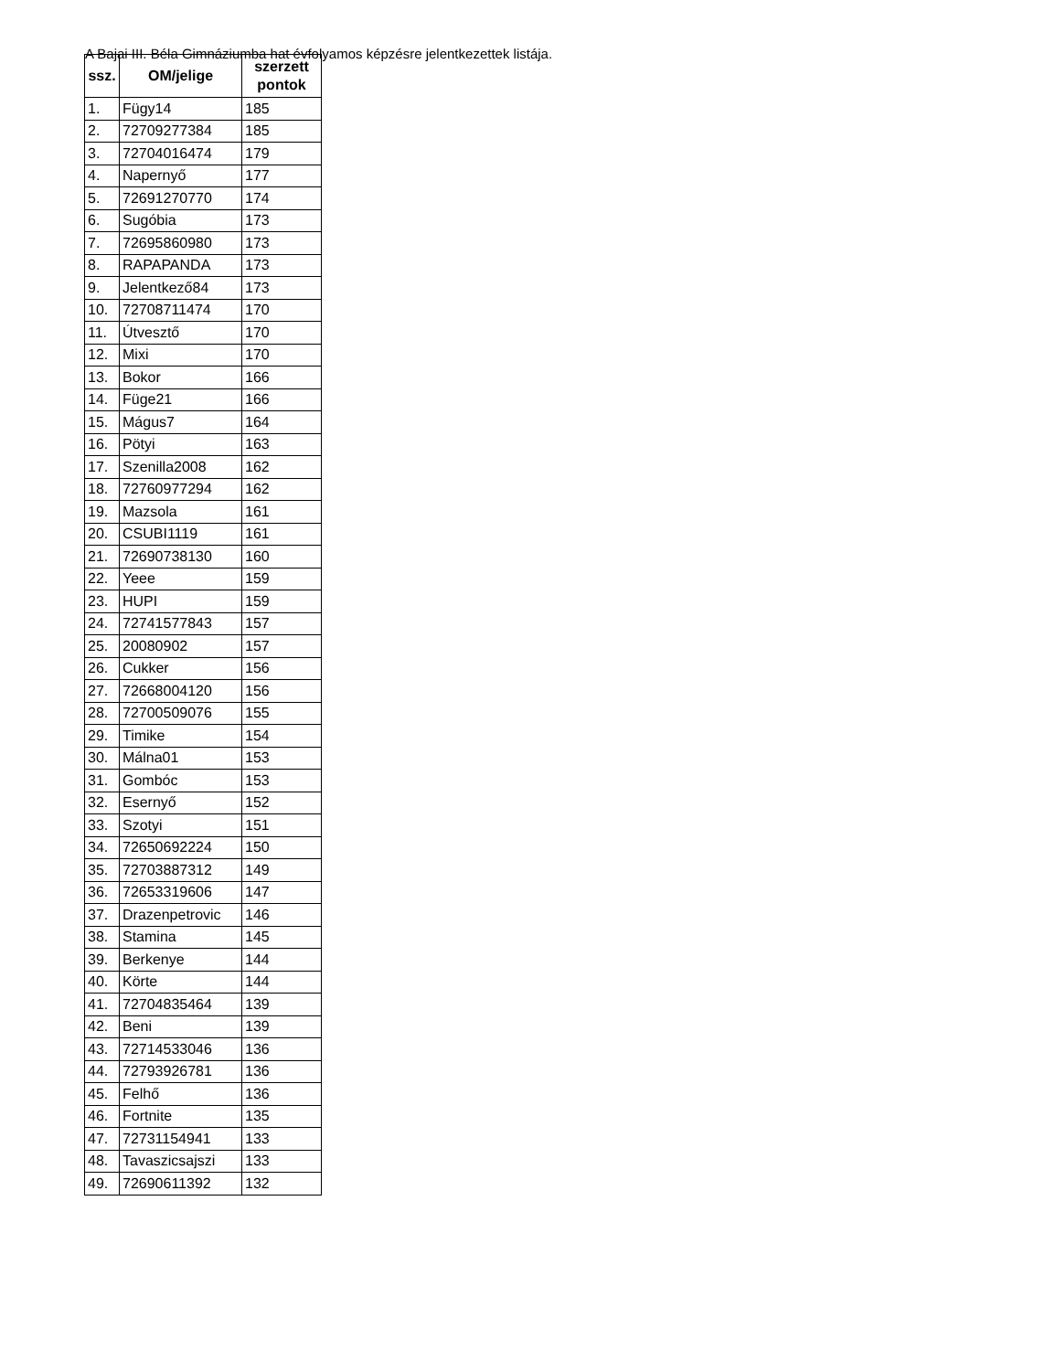A Bajai III. Béla Gimnáziumba hat évfolyamos képzésre jelentkezettek listája.
| ssz. | OM/jelige | szerzett pontok |
| --- | --- | --- |
| 1. | Fügy14 | 185 |
| 2. | 72709277384 | 185 |
| 3. | 72704016474 | 179 |
| 4. | Napernyő | 177 |
| 5. | 72691270770 | 174 |
| 6. | Sugóbia | 173 |
| 7. | 72695860980 | 173 |
| 8. | RAPAPANDA | 173 |
| 9. | Jelentkező84 | 173 |
| 10. | 72708711474 | 170 |
| 11. | Útvesztő | 170 |
| 12. | Mixi | 170 |
| 13. | Bokor | 166 |
| 14. | Füge21 | 166 |
| 15. | Mágus7 | 164 |
| 16. | Pötyi | 163 |
| 17. | Szenilla2008 | 162 |
| 18. | 72760977294 | 162 |
| 19. | Mazsola | 161 |
| 20. | CSUBI1119 | 161 |
| 21. | 72690738130 | 160 |
| 22. | Yeee | 159 |
| 23. | HUPI | 159 |
| 24. | 72741577843 | 157 |
| 25. | 20080902 | 157 |
| 26. | Cukker | 156 |
| 27. | 72668004120 | 156 |
| 28. | 72700509076 | 155 |
| 29. | Timike | 154 |
| 30. | Málna01 | 153 |
| 31. | Gombóc | 153 |
| 32. | Esernyő | 152 |
| 33. | Szotyi | 151 |
| 34. | 72650692224 | 150 |
| 35. | 72703887312 | 149 |
| 36. | 72653319606 | 147 |
| 37. | Drazenpetrovic | 146 |
| 38. | Stamina | 145 |
| 39. | Berkenye | 144 |
| 40. | Körte | 144 |
| 41. | 72704835464 | 139 |
| 42. | Beni | 139 |
| 43. | 72714533046 | 136 |
| 44. | 72793926781 | 136 |
| 45. | Felhő | 136 |
| 46. | Fortnite | 135 |
| 47. | 72731154941 | 133 |
| 48. | Tavaszicsajszi | 133 |
| 49. | 72690611392 | 132 |